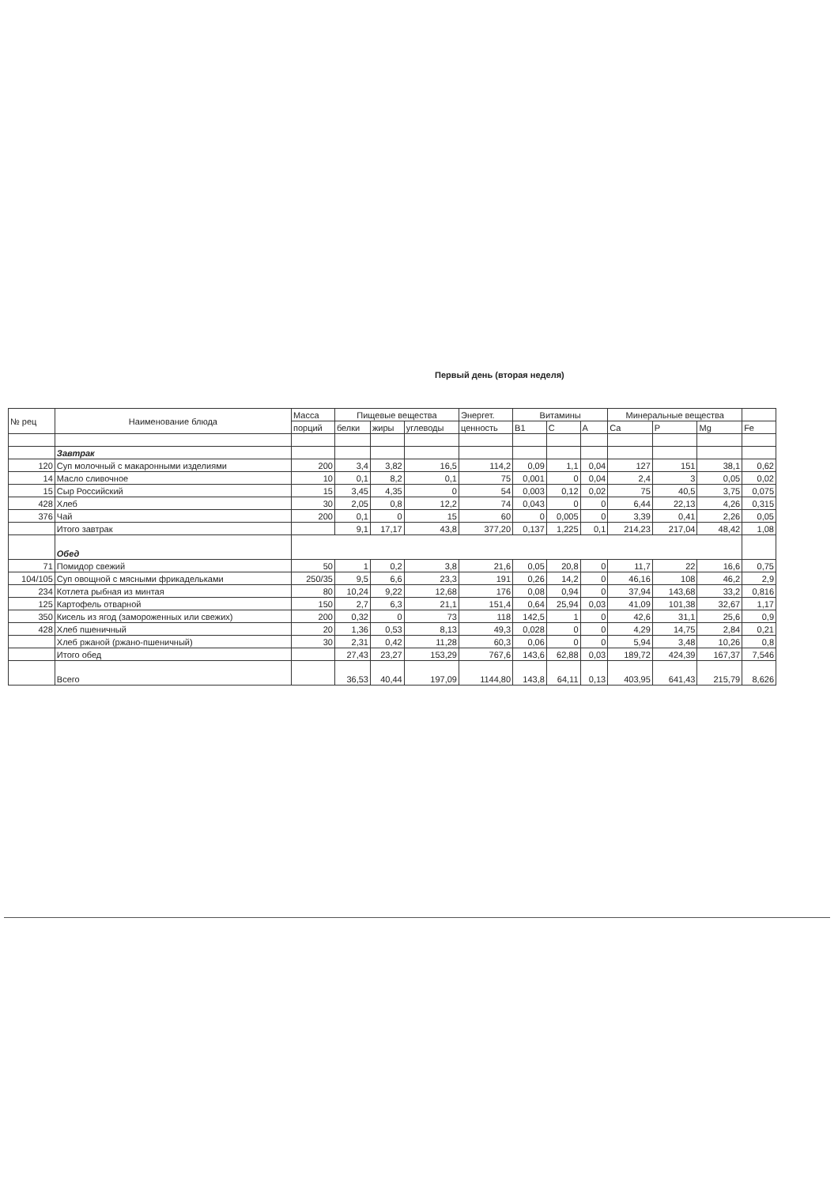Первый день (вторая неделя)
| № рец | Наименование блюда | Масса | Пищевые вещества | | | Энергет. | Витамины | | | Минеральные вещества | | | |
| --- | --- | --- | --- | --- | --- | --- | --- | --- | --- | --- | --- | --- | --- |
| | | порций | белки | жиры | углеводы | ценность | B1 | C | A | Ca | P | Mg | Fe |
| | Завтрак | | | | | | | | | | | | |
| 120 | Суп молочный с макаронными изделиями | 200 | 3,4 | 3,82 | 16,5 | 114,2 | 0,09 | 1,1 | 0,04 | 127 | 151 | 38,1 | 0,62 |
| 14 | Масло сливочное | 10 | 0,1 | 8,2 | 0,1 | 75 | 0,001 | 0 | 0,04 | 2,4 | 3 | 0,05 | 0,02 |
| 15 | Сыр Российский | 15 | 3,45 | 4,35 | 0 | 54 | 0,003 | 0,12 | 0,02 | 75 | 40,5 | 3,75 | 0,075 |
| 428 | Хлеб | 30 | 2,05 | 0,8 | 12,2 | 74 | 0,043 | 0 | 0 | 6,44 | 22,13 | 4,26 | 0,315 |
| 376 | Чай | 200 | 0,1 | 0 | 15 | 60 | 0 | 0,005 | 0 | 3,39 | 0,41 | 2,26 | 0,05 |
| | Итого завтрак | | 9,1 | 17,17 | 43,8 | 377,20 | 0,137 | 1,225 | 0,1 | 214,23 | 217,04 | 48,42 | 1,08 |
| | Обед | | | | | | | | | | | | |
| 71 | Помидор свежий | 50 | 1 | 0,2 | 3,8 | 21,6 | 0,05 | 20,8 | 0 | 11,7 | 22 | 16,6 | 0,75 |
| 104/105 | Суп овощной с мясными фрикадельками | 250/35 | 9,5 | 6,6 | 23,3 | 191 | 0,26 | 14,2 | 0 | 46,16 | 108 | 46,2 | 2,9 |
| 234 | Котлета рыбная из минтая | 80 | 10,24 | 9,22 | 12,68 | 176 | 0,08 | 0,94 | 0 | 37,94 | 143,68 | 33,2 | 0,816 |
| 125 | Картофель отварной | 150 | 2,7 | 6,3 | 21,1 | 151,4 | 0,64 | 25,94 | 0,03 | 41,09 | 101,38 | 32,67 | 1,17 |
| 350 | Кисель из ягод (замороженных или свежих) | 200 | 0,32 | 0 | 73 | 118 | 142,5 | 1 | 0 | 42,6 | 31,1 | 25,6 | 0,9 |
| 428 | Хлеб пшеничный | 20 | 1,36 | 0,53 | 8,13 | 49,3 | 0,028 | 0 | 0 | 4,29 | 14,75 | 2,84 | 0,21 |
| | Хлеб ржаной (ржано-пшеничный) | 30 | 2,31 | 0,42 | 11,28 | 60,3 | 0,06 | 0 | 0 | 5,94 | 3,48 | 10,26 | 0,8 |
| | Итого обед | | 27,43 | 23,27 | 153,29 | 767,6 | 143,6 | 62,88 | 0,03 | 189,72 | 424,39 | 167,37 | 7,546 |
| | Всего | | 36,53 | 40,44 | 197,09 | 1144,80 | 143,8 | 64,11 | 0,13 | 403,95 | 641,43 | 215,79 | 8,626 |